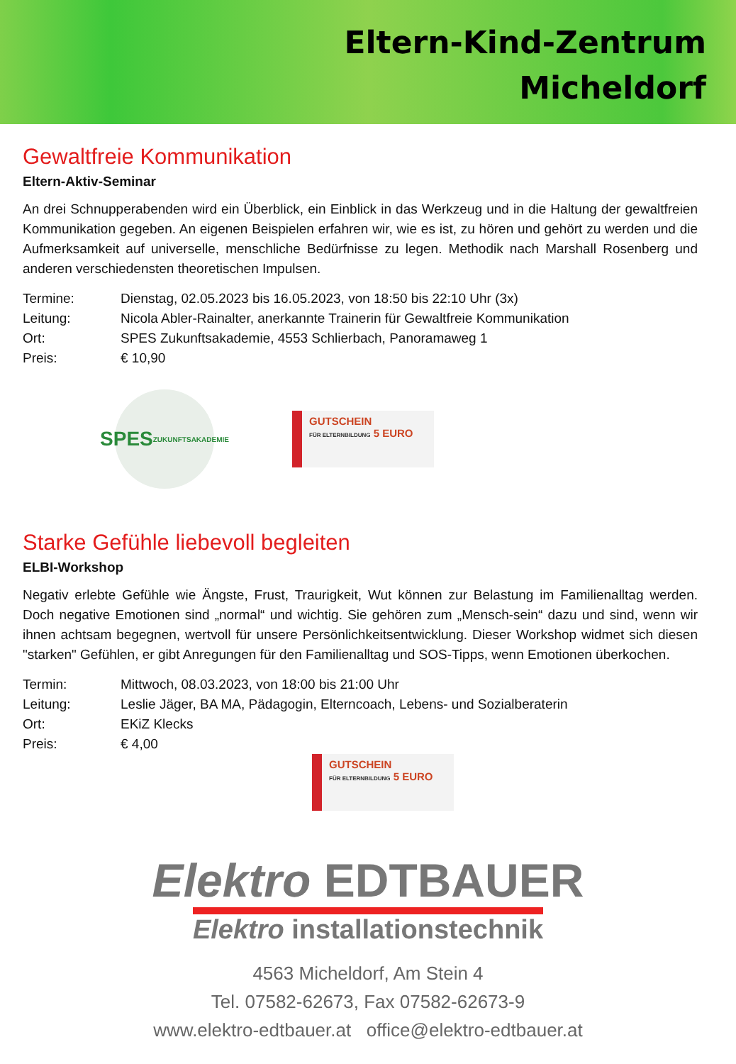Eltern-Kind-Zentrum
Micheldorf
Gewaltfreie Kommunikation
Eltern-Aktiv-Seminar
An drei Schnupperabenden wird ein Überblick, ein Einblick in das Werkzeug und in die Haltung der gewaltfreien Kommunikation gegeben. An eigenen Beispielen erfahren wir, wie es ist, zu hören und gehört zu werden und die Aufmerksamkeit auf universelle, menschliche Bedürfnisse zu legen. Methodik nach Marshall Rosenberg und anderen verschiedensten theoretischen Impulsen.
| Termine: | Dienstag, 02.05.2023 bis 16.05.2023, von 18:50 bis 22:10 Uhr (3x) |
| Leitung: | Nicola Abler-Rainalter, anerkannte Trainerin für Gewaltfreie Kommunikation |
| Ort: | SPES Zukunftsakademie, 4553 Schlierbach, Panoramaweg 1 |
| Preis: | € 10,90 |
SPES
ZUKUNFTSAKADEMIE
GUTSCHEIN
FÜR ELTERNBILDUNG 5 EURO
Starke Gefühle liebevoll begleiten
ELBI-Workshop
Negativ erlebte Gefühle wie Ängste, Frust, Traurigkeit, Wut können zur Belastung im Familienalltag werden. Doch negative Emotionen sind „normal“ und wichtig. Sie gehören zum „Mensch-sein“ dazu und sind, wenn wir ihnen achtsam begegnen, wertvoll für unsere Persönlichkeitsentwicklung. Dieser Workshop widmet sich diesen "starken" Gefühlen, er gibt Anregungen für den Familienalltag und SOS-Tipps, wenn Emotionen überkochen.
| Termin: | Mittwoch, 08.03.2023, von 18:00 bis 21:00 Uhr |
| Leitung: | Leslie Jäger, BA MA, Pädagogin, Elterncoach, Lebens- und Sozialberaterin |
| Ort: | EKiZ Klecks |
| Preis: | € 4,00 |
GUTSCHEIN
FÜR ELTERNBILDUNG 5 EURO
Elektro EDTBAUER
Elektro installationstechnik
4563 Micheldorf, Am Stein 4
Tel. 07582-62673, Fax 07582-62673-9
www.elektro-edtbauer.at office@elektro-edtbauer.at